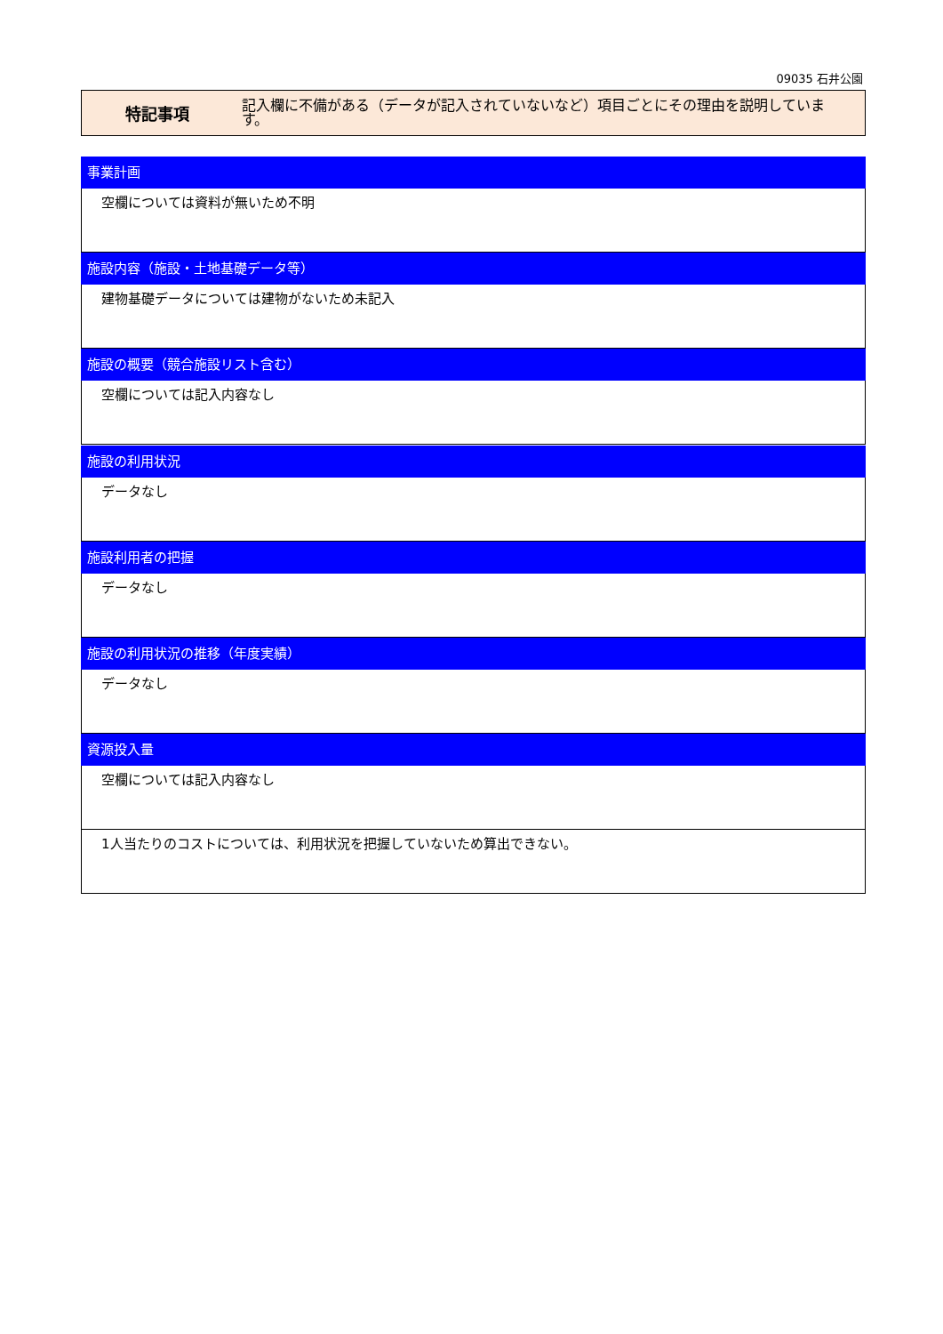09035 石井公園
特記事項
記入欄に不備がある（データが記入されていないなど）項目ごとにその理由を説明しています。
事業計画
空欄については資料が無いため不明
施設内容（施設・土地基礎データ等）
建物基礎データについては建物がないため未記入
施設の概要（競合施設リスト含む）
空欄については記入内容なし
施設の利用状況
データなし
施設利用者の把握
データなし
施設の利用状況の推移（年度実績）
データなし
資源投入量
空欄については記入内容なし
1人当たりのコストについては、利用状況を把握していないため算出できない。